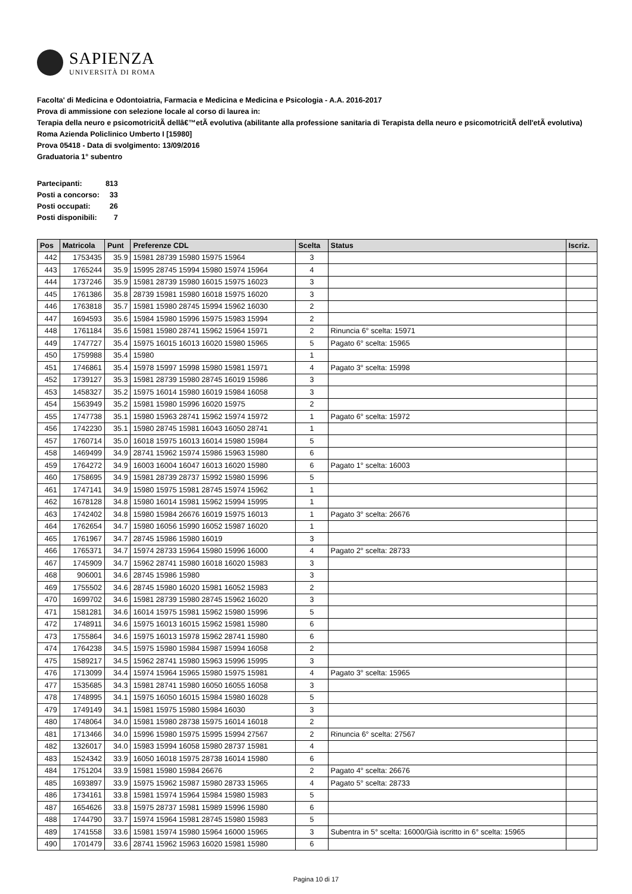SAPIENZA
UNIVERSITÀ DI ROMA
Facolta' di Medicina e Odontoiatria, Farmacia e Medicina e Medicina e Psicologia - A.A. 2016-2017
Prova di ammissione con selezione locale al corso di laurea in:
Terapia della neuro e psicomotricitÃ dellâ€™etÃ evolutiva (abilitante alla professione sanitaria di Terapista della neuro e psicomotricitÃ dell'etÃ evolutiva) Roma Azienda Policlinico Umberto I [15980]
Prova 05418 - Data di svolgimento: 13/09/2016
Graduatoria 1° subentro
| Partecipanti: | 813 |
| Posti a concorso: | 33 |
| Posti occupati: | 26 |
| Posti disponibili: | 7 |
| Pos | Matricola | Punt | Preferenze CDL | Scelta | Status | Iscriz. |
| --- | --- | --- | --- | --- | --- | --- |
| 442 | 1753435 | 35.9 | 15981 28739 15980 15975 15964 | 3 | | |
| 443 | 1765244 | 35.9 | 15995 28745 15994 15980 15974 15964 | 4 | | |
| 444 | 1737246 | 35.9 | 15981 28739 15980 16015 15975 16023 | 3 | | |
| 445 | 1761386 | 35.8 | 28739 15981 15980 16018 15975 16020 | 3 | | |
| 446 | 1763818 | 35.7 | 15981 15980 28745 15994 15962 16030 | 2 | | |
| 447 | 1694593 | 35.6 | 15984 15980 15996 15975 15983 15994 | 2 | | |
| 448 | 1761184 | 35.6 | 15981 15980 28741 15962 15964 15971 | 2 | Rinuncia 6° scelta: 15971 | |
| 449 | 1747727 | 35.4 | 15975 16015 16013 16020 15980 15965 | 5 | Pagato 6° scelta: 15965 | |
| 450 | 1759988 | 35.4 | 15980 | 1 | | |
| 451 | 1746861 | 35.4 | 15978 15997 15998 15980 15981 15971 | 4 | Pagato 3° scelta: 15998 | |
| 452 | 1739127 | 35.3 | 15981 28739 15980 28745 16019 15986 | 3 | | |
| 453 | 1458327 | 35.2 | 15975 16014 15980 16019 15984 16058 | 3 | | |
| 454 | 1563949 | 35.2 | 15981 15980 15996 16020 15975 | 2 | | |
| 455 | 1747738 | 35.1 | 15980 15963 28741 15962 15974 15972 | 1 | Pagato 6° scelta: 15972 | |
| 456 | 1742230 | 35.1 | 15980 28745 15981 16043 16050 28741 | 1 | | |
| 457 | 1760714 | 35.0 | 16018 15975 16013 16014 15980 15984 | 5 | | |
| 458 | 1469499 | 34.9 | 28741 15962 15974 15986 15963 15980 | 6 | | |
| 459 | 1764272 | 34.9 | 16003 16004 16047 16013 16020 15980 | 6 | Pagato 1° scelta: 16003 | |
| 460 | 1758695 | 34.9 | 15981 28739 28737 15992 15980 15996 | 5 | | |
| 461 | 1747141 | 34.9 | 15980 15975 15981 28745 15974 15962 | 1 | | |
| 462 | 1678128 | 34.8 | 15980 16014 15981 15962 15994 15995 | 1 | | |
| 463 | 1742402 | 34.8 | 15980 15984 26676 16019 15975 16013 | 1 | Pagato 3° scelta: 26676 | |
| 464 | 1762654 | 34.7 | 15980 16056 15990 16052 15987 16020 | 1 | | |
| 465 | 1761967 | 34.7 | 28745 15986 15980 16019 | 3 | | |
| 466 | 1765371 | 34.7 | 15974 28733 15964 15980 15996 16000 | 4 | Pagato 2° scelta: 28733 | |
| 467 | 1745909 | 34.7 | 15962 28741 15980 16018 16020 15983 | 3 | | |
| 468 | 906001 | 34.6 | 28745 15986 15980 | 3 | | |
| 469 | 1755502 | 34.6 | 28745 15980 16020 15981 16052 15983 | 2 | | |
| 470 | 1699702 | 34.6 | 15981 28739 15980 28745 15962 16020 | 3 | | |
| 471 | 1581281 | 34.6 | 16014 15975 15981 15962 15980 15996 | 5 | | |
| 472 | 1748911 | 34.6 | 15975 16013 16015 15962 15981 15980 | 6 | | |
| 473 | 1755864 | 34.6 | 15975 16013 15978 15962 28741 15980 | 6 | | |
| 474 | 1764238 | 34.5 | 15975 15980 15984 15987 15994 16058 | 2 | | |
| 475 | 1589217 | 34.5 | 15962 28741 15980 15963 15996 15995 | 3 | | |
| 476 | 1713099 | 34.4 | 15974 15964 15965 15980 15975 15981 | 4 | Pagato 3° scelta: 15965 | |
| 477 | 1535685 | 34.3 | 15981 28741 15980 16050 16055 16058 | 3 | | |
| 478 | 1748995 | 34.1 | 15975 16050 16015 15984 15980 16028 | 5 | | |
| 479 | 1749149 | 34.1 | 15981 15975 15980 15984 16030 | 3 | | |
| 480 | 1748064 | 34.0 | 15981 15980 28738 15975 16014 16018 | 2 | | |
| 481 | 1713466 | 34.0 | 15996 15980 15975 15995 15994 27567 | 2 | Rinuncia 6° scelta: 27567 | |
| 482 | 1326017 | 34.0 | 15983 15994 16058 15980 28737 15981 | 4 | | |
| 483 | 1524342 | 33.9 | 16050 16018 15975 28738 16014 15980 | 6 | | |
| 484 | 1751204 | 33.9 | 15981 15980 15984 26676 | 2 | Pagato 4° scelta: 26676 | |
| 485 | 1693897 | 33.9 | 15975 15962 15987 15980 28733 15965 | 4 | Pagato 5° scelta: 28733 | |
| 486 | 1734161 | 33.8 | 15981 15974 15964 15984 15980 15983 | 5 | | |
| 487 | 1654626 | 33.8 | 15975 28737 15981 15989 15996 15980 | 6 | | |
| 488 | 1744790 | 33.7 | 15974 15964 15981 28745 15980 15983 | 5 | | |
| 489 | 1741558 | 33.6 | 15981 15974 15980 15964 16000 15965 | 3 | Subentra in 5° scelta: 16000/Già iscritto in 6° scelta: 15965 | |
| 490 | 1701479 | 33.6 | 28741 15962 15963 16020 15981 15980 | 6 | | |
Pagina 10 di 17